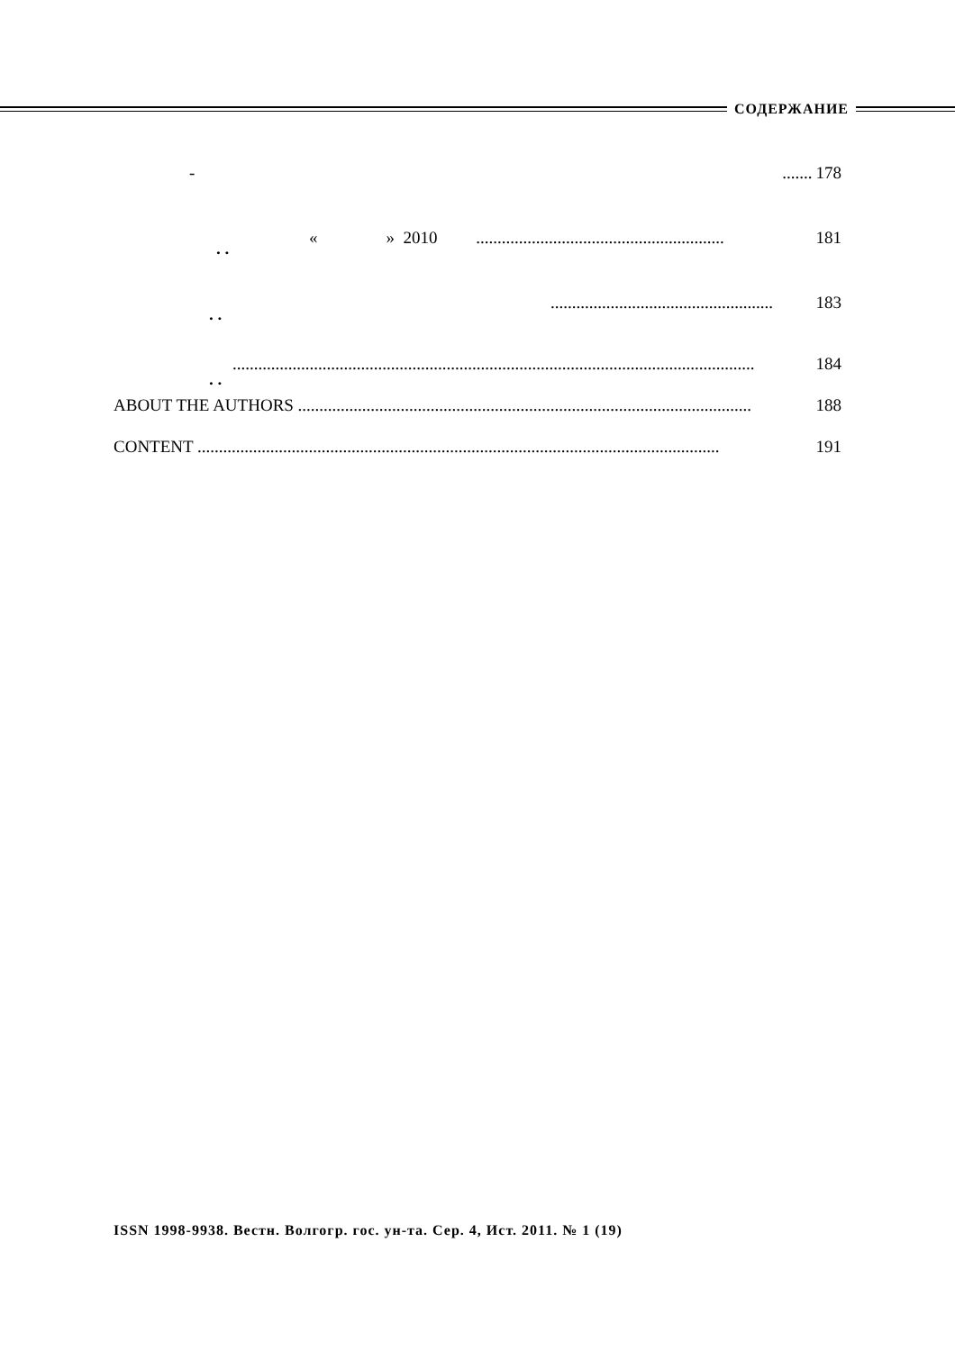СОДЕРЖАНИЕ
. .
. .
. .
- ....... 178
« » 2010 .......................................................... 181
.................................................... 183
.......................................................................................................................... 184
ABOUT THE AUTHORS .......................................................................................................... 188
CONTENT .......................................................................................................................... 191
ISSN 1998-9938. Вестн. Волгогр. гос. ун-та. Сер. 4, Ист. 2011. № 1 (19)